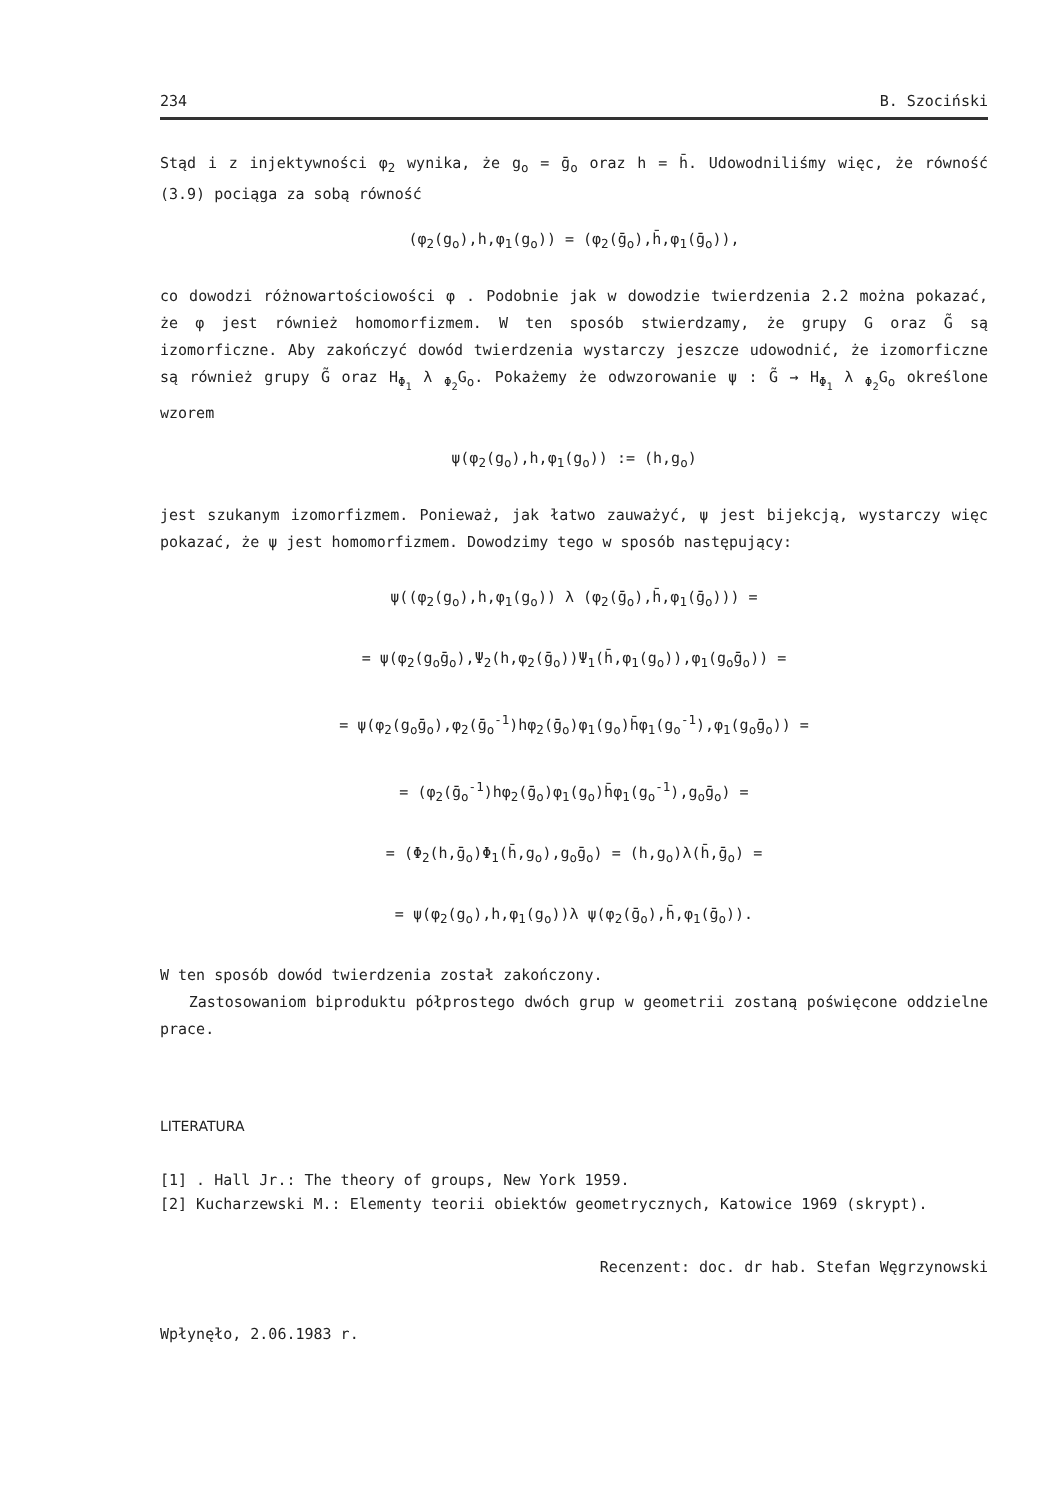234 B. Szociński
Stąd i z injektywności φ<sub>2</sub> wynika, że g<sub>o</sub> = ḡ<sub>o</sub> oraz h = h̄. Udowodniliśmy więc, że równość (3.9) pociąga za sobą równość
(φ<sub>2</sub>(g<sub>o</sub>),h,φ<sub>1</sub>(g<sub>o</sub>)) = (φ<sub>2</sub>(ḡ<sub>o</sub>),h̄,φ<sub>1</sub>(ḡ<sub>o</sub>)),
co dowodzi różnowartościowości φ . Podobnie jak w dowodzie twierdzenia 2.2 można pokazać, że φ jest również homomorfizmem. W ten sposób stwierdzamy, że grupy G oraz G̃ są izomorficzne. Aby zakończyć dowód twierdzenia wystarczy jeszcze udowodnić, że izomorficzne są również grupy G̃ oraz H<sub>Φ<sub>1</sub></sub> λ <sub>Φ<sub>2</sub></sub>G<sub>o</sub>. Pokażemy że odwzorowanie ψ : G̃ → H<sub>Φ<sub>1</sub></sub> λ <sub>Φ<sub>2</sub></sub>G<sub>o</sub> określone wzorem
ψ(φ<sub>2</sub>(g<sub>o</sub>),h,φ<sub>1</sub>(g<sub>o</sub>)) := (h,g<sub>o</sub>)
jest szukanym izomorfizmem. Ponieważ, jak łatwo zauważyć, ψ jest bijekcją, wystarczy więc pokazać, że ψ jest homomorfizmem. Dowodzimy tego w sposób następujący:
ψ((φ<sub>2</sub>(g<sub>o</sub>),h,φ<sub>1</sub>(g<sub>o</sub>)) λ (φ<sub>2</sub>(ḡ<sub>o</sub>),h̄,φ<sub>1</sub>(ḡ<sub>o</sub>))) =
= ψ(φ<sub>2</sub>(g<sub>o</sub>ḡ<sub>o</sub>),Ψ<sub>2</sub>(h,φ<sub>2</sub>(ḡ<sub>o</sub>))Ψ<sub>1</sub>(h̄,φ<sub>1</sub>(g<sub>o</sub>)),φ<sub>1</sub>(g<sub>o</sub>ḡ<sub>o</sub>)) =
= ψ(φ<sub>2</sub>(g<sub>o</sub>ḡ<sub>o</sub>),φ<sub>2</sub>(ḡ<sub>o</sub><sup>-1</sup>)hφ<sub>2</sub>(ḡ<sub>o</sub>)φ<sub>1</sub>(g<sub>o</sub>)h̄φ<sub>1</sub>(g<sub>o</sub><sup>-1</sup>),φ<sub>1</sub>(g<sub>o</sub>ḡ<sub>o</sub>)) =
= (φ<sub>2</sub>(ḡ<sub>o</sub><sup>-1</sup>)hφ<sub>2</sub>(ḡ<sub>o</sub>)φ<sub>1</sub>(g<sub>o</sub>)h̄φ<sub>1</sub>(g<sub>o</sub><sup>-1</sup>),g<sub>o</sub>ḡ<sub>o</sub>) =
= (Φ<sub>2</sub>(h,ḡ<sub>o</sub>)Φ<sub>1</sub>(h̄,g<sub>o</sub>),g<sub>o</sub>ḡ<sub>o</sub>) = (h,g<sub>o</sub>)λ(h̄,ḡ<sub>o</sub>) =
= ψ(φ<sub>2</sub>(g<sub>o</sub>),h,φ<sub>1</sub>(g<sub>o</sub>))λ ψ(φ<sub>2</sub>(ḡ<sub>o</sub>),h̄,φ<sub>1</sub>(ḡ<sub>o</sub>)).
W ten sposób dowód twierdzenia został zakończony.
Zastosowaniom biproduktu półprostego dwóch grup w geometrii zostaną poświęcone oddzielne prace.
LITERATURA
[1] . Hall Jr.: The theory of groups, New York 1959.
[2] Kucharzewski M.: Elementy teorii obiektów geometrycznych, Katowice 1969 (skrypt).
Recenzent: doc. dr hab. Stefan Węgrzynowski
Wpłynęło, 2.06.1983 r.